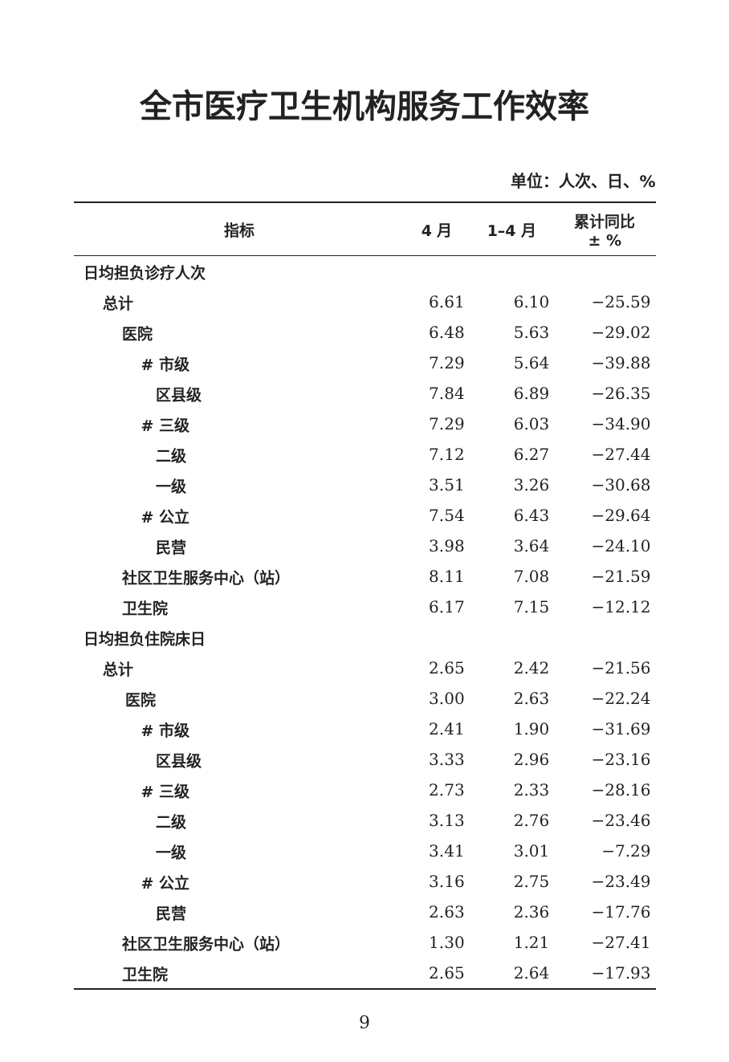全市医疗卫生机构服务工作效率
单位：人次、日、%
| 指标 | 4 月 | 1–4 月 | 累计同比 ± % |
| --- | --- | --- | --- |
| 日均担负诊疗人次 | | | |
| 总计 | 6.61 | 6.10 | −25.59 |
| 医院 | 6.48 | 5.63 | −29.02 |
| # 市级 | 7.29 | 5.64 | −39.88 |
| 区县级 | 7.84 | 6.89 | −26.35 |
| # 三级 | 7.29 | 6.03 | −34.90 |
| 二级 | 7.12 | 6.27 | −27.44 |
| 一级 | 3.51 | 3.26 | −30.68 |
| # 公立 | 7.54 | 6.43 | −29.64 |
| 民营 | 3.98 | 3.64 | −24.10 |
| 社区卫生服务中心（站） | 8.11 | 7.08 | −21.59 |
| 卫生院 | 6.17 | 7.15 | −12.12 |
| 日均担负住院床日 | | | |
| 总计 | 2.65 | 2.42 | −21.56 |
| 医院 | 3.00 | 2.63 | −22.24 |
| # 市级 | 2.41 | 1.90 | −31.69 |
| 区县级 | 3.33 | 2.96 | −23.16 |
| # 三级 | 2.73 | 2.33 | −28.16 |
| 二级 | 3.13 | 2.76 | −23.46 |
| 一级 | 3.41 | 3.01 | −7.29 |
| # 公立 | 3.16 | 2.75 | −23.49 |
| 民营 | 2.63 | 2.36 | −17.76 |
| 社区卫生服务中心（站） | 1.30 | 1.21 | −27.41 |
| 卫生院 | 2.65 | 2.64 | −17.93 |
9